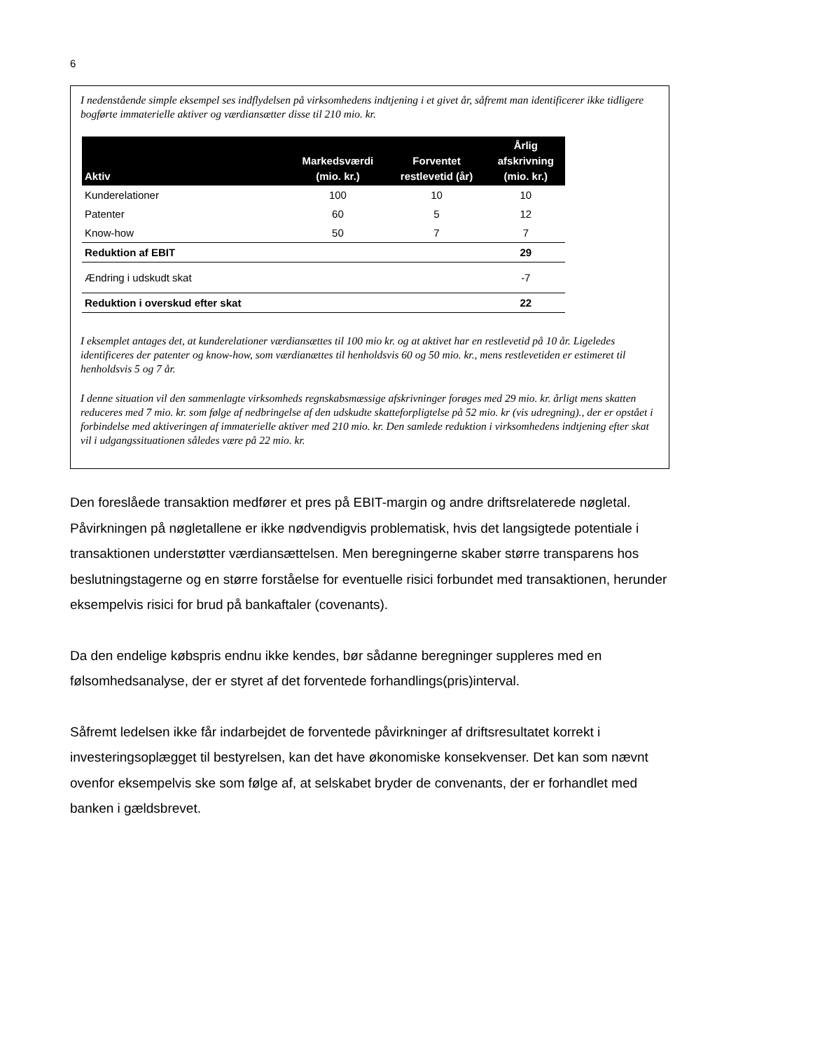6
I nedenstående simple eksempel ses indflydelsen på virksomhedens indtjening i et givet år, såfremt man identificerer ikke tidligere bogførte immaterielle aktiver og værdiansætter disse til 210 mio. kr.
| Aktiv | Markedsværdi (mio. kr.) | Forventet restlevetid (år) | Årlig afskrivning (mio. kr.) |
| --- | --- | --- | --- |
| Kunderelationer | 100 | 10 | 10 |
| Patenter | 60 | 5 | 12 |
| Know-how | 50 | 7 | 7 |
| Reduktion af EBIT | | | 29 |
| Ændring i udskudt skat | | | -7 |
| Reduktion i overskud efter skat | | | 22 |
I eksemplet antages det, at kunderelationer værdiansættes til 100 mio kr. og at aktivet har en restlevetid på 10 år. Ligeledes identificeres der patenter og know-how, som værdianættes til henholdsvis 60 og 50 mio. kr., mens restlevetiden er estimeret til henholdsvis 5 og 7 år.
I denne situation vil den sammenlagte virksomheds regnskabsmæssige afskrivninger forøges med 29 mio. kr. årligt mens skatten reduceres med 7 mio. kr. som følge af nedbringelse af den udskudte skatteforpligtelse på 52 mio. kr (vis udregning)., der er opstået i forbindelse med aktiveringen af immaterielle aktiver med 210 mio. kr. Den samlede reduktion i virksomhedens indtjening efter skat vil i udgangssituationen således være på 22 mio. kr.
Den foreslåede transaktion medfører et pres på EBIT-margin og andre driftsrelaterede nøgletal. Påvirkningen på nøgletallene er ikke nødvendigvis problematisk, hvis det langsigtede potentiale i transaktionen understøtter værdiansættelsen. Men beregningerne skaber større transparens hos beslutningstagerne og en større forståelse for eventuelle risici forbundet med transaktionen, herunder eksempelvis risici for brud på bankaftaler (covenants).
Da den endelige købspris endnu ikke kendes, bør sådanne beregninger suppleres med en følsomhedsanalyse, der er styret af det forventede forhandlings(pris)interval.
Såfremt ledelsen ikke får indarbejdet de forventede påvirkninger af driftsresultatet korrekt i investeringsoplægget til bestyrelsen, kan det have økonomiske konsekvenser. Det kan som nævnt ovenfor eksempelvis ske som følge af, at selskabet bryder de convenants, der er forhandlet med banken i gældsbrevet.